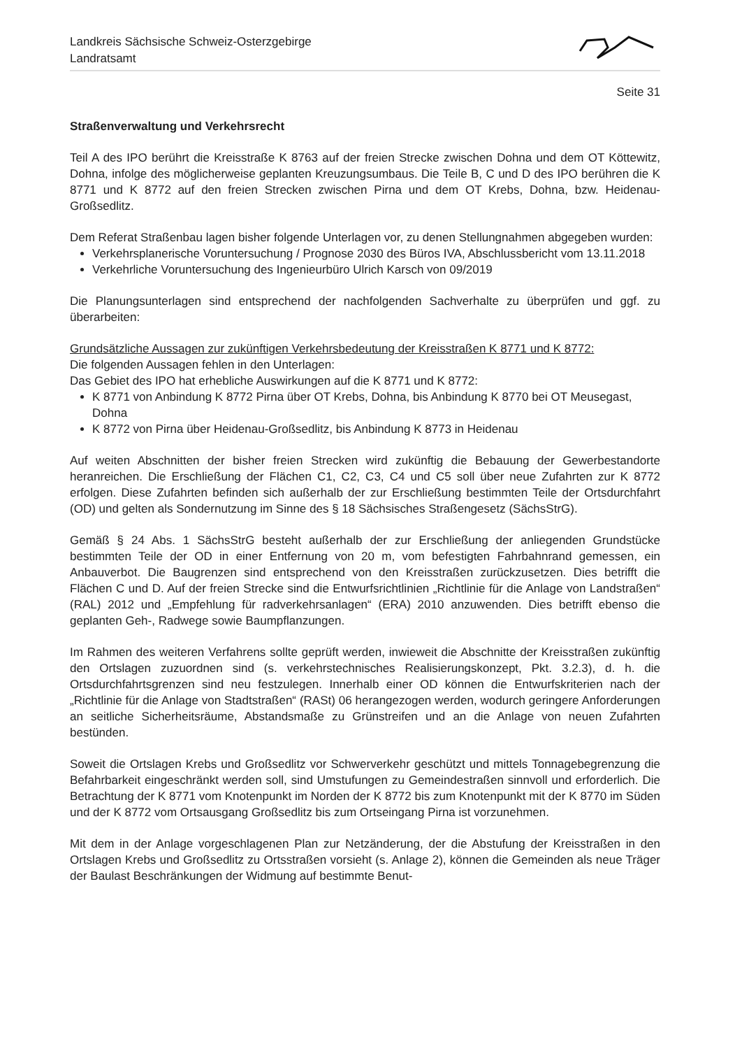Landkreis Sächsische Schweiz-Osterzgebirge
Landratsamt
Seite 31
Straßenverwaltung und Verkehrsrecht
Teil A des IPO berührt die Kreisstraße K 8763 auf der freien Strecke zwischen Dohna und dem OT Köttewitz, Dohna, infolge des möglicherweise geplanten Kreuzungsumbaus. Die Teile B, C und D des IPO berühren die K 8771 und K 8772 auf den freien Strecken zwischen Pirna und dem OT Krebs, Dohna, bzw. Heidenau-Großsedlitz.
Dem Referat Straßenbau lagen bisher folgende Unterlagen vor, zu denen Stellungnahmen abgegeben wurden:
Verkehrsplanerische Voruntersuchung / Prognose 2030 des Büros IVA, Abschlussbericht vom 13.11.2018
Verkehrliche Voruntersuchung des Ingenieurbüro Ulrich Karsch von 09/2019
Die Planungsunterlagen sind entsprechend der nachfolgenden Sachverhalte zu überprüfen und ggf. zu überarbeiten:
Grundsätzliche Aussagen zur zukünftigen Verkehrsbedeutung der Kreisstraßen K 8771 und K 8772:
Die folgenden Aussagen fehlen in den Unterlagen:
Das Gebiet des IPO hat erhebliche Auswirkungen auf die K 8771 und K 8772:
K 8771 von Anbindung K 8772 Pirna über OT Krebs, Dohna, bis Anbindung K 8770 bei OT Meusegast, Dohna
K 8772 von Pirna über Heidenau-Großsedlitz, bis Anbindung K 8773 in Heidenau
Auf weiten Abschnitten der bisher freien Strecken wird zukünftig die Bebauung der Gewerbestandorte heranreichen. Die Erschließung der Flächen C1, C2, C3, C4 und C5 soll über neue Zufahrten zur K 8772 erfolgen. Diese Zufahrten befinden sich außerhalb der zur Erschließung bestimmten Teile der Ortsdurchfahrt (OD) und gelten als Sondernutzung im Sinne des § 18 Sächsisches Straßengesetz (SächsStrG).
Gemäß § 24 Abs. 1 SächsStrG besteht außerhalb der zur Erschließung der anliegenden Grundstücke bestimmten Teile der OD in einer Entfernung von 20 m, vom befestigten Fahrbahnrand gemessen, ein Anbauverbot. Die Baugrenzen sind entsprechend von den Kreisstraßen zurückzusetzen. Dies betrifft die Flächen C und D. Auf der freien Strecke sind die Entwurfsrichtlinien „Richtlinie für die Anlage von Landstraßen“ (RAL) 2012 und „Empfehlung für radverkehrsanlagen“ (ERA) 2010 anzuwenden. Dies betrifft ebenso die geplanten Geh-, Radwege sowie Baumpflanzungen.
Im Rahmen des weiteren Verfahrens sollte geprüft werden, inwieweit die Abschnitte der Kreisstraßen zukünftig den Ortslagen zuzuordnen sind (s. verkehrstechnisches Realisierungskonzept, Pkt. 3.2.3), d. h. die Ortsdurchfahrtsgrenzen sind neu festzulegen. Innerhalb einer OD können die Entwurfskriterien nach der „Richtlinie für die Anlage von Stadtstraßen“ (RASt) 06 herangezogen werden, wodurch geringere Anforderungen an seitliche Sicherheitsräume, Abstandsmaße zu Grünstreifen und an die Anlage von neuen Zufahrten bestünden.
Soweit die Ortslagen Krebs und Großsedlitz vor Schwerverkehr geschützt und mittels Tonnagebegrenzung die Befahrbarkeit eingeschränkt werden soll, sind Umstufungen zu Gemeindestraßen sinnvoll und erforderlich. Die Betrachtung der K 8771 vom Knotenpunkt im Norden der K 8772 bis zum Knotenpunkt mit der K 8770 im Süden und der K 8772 vom Ortsausgang Großsedlitz bis zum Ortseingang Pirna ist vorzunehmen.
Mit dem in der Anlage vorgeschlagenen Plan zur Netzänderung, der die Abstufung der Kreisstraßen in den Ortslagen Krebs und Großsedlitz zu Ortsstraßen vorsieht (s. Anlage 2), können die Gemeinden als neue Träger der Baulast Beschränkungen der Widmung auf bestimmte Benut-